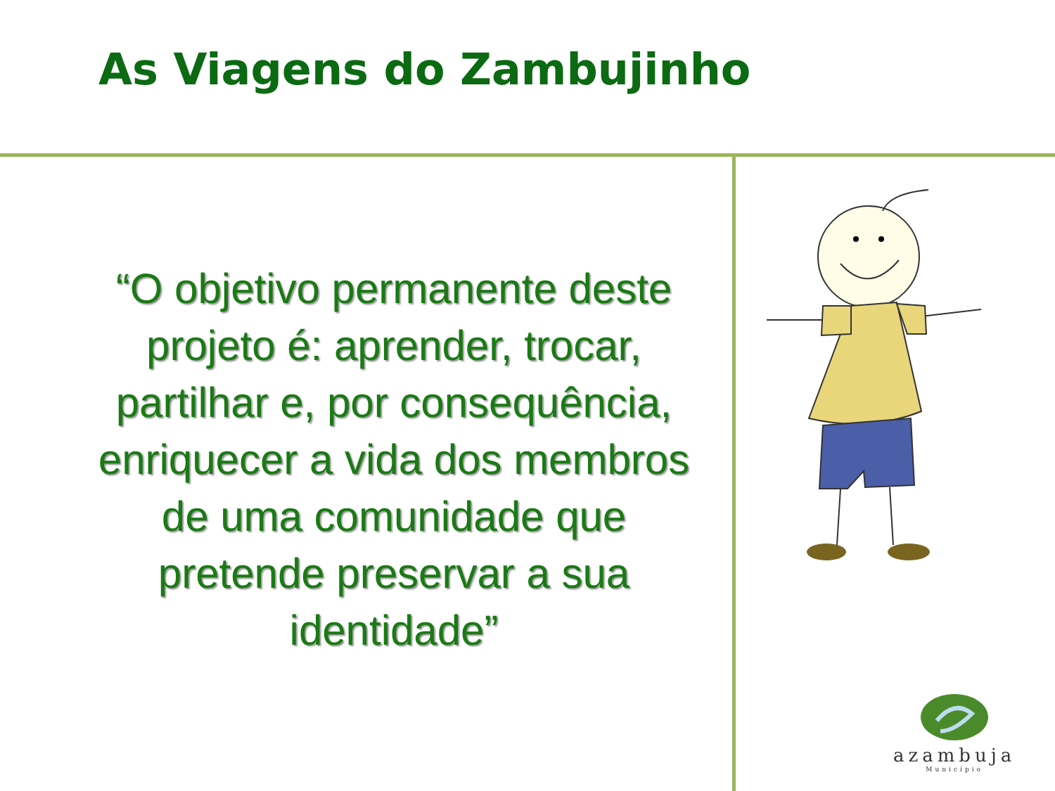As Viagens do Zambujinho
“O objetivo permanente deste projeto é: aprender, trocar, partilhar e, por consequência, enriquecer a vida dos membros de uma comunidade que pretende preservar a sua identidade”
azambuja
Município